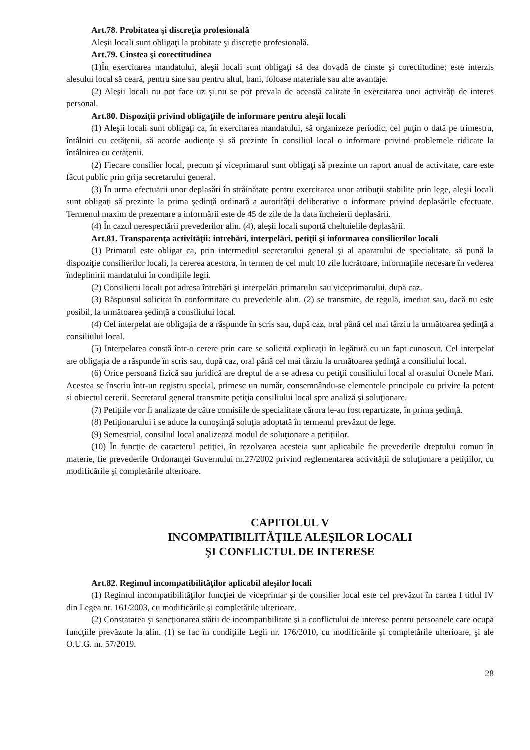Art.78. Probitatea şi discreţia profesională
Aleşii locali sunt obligaţi la probitate şi discreţie profesională.
Art.79. Cinstea şi corectitudinea
(1)În exercitarea mandatului, aleşii locali sunt obligaţi să dea dovadă de cinste şi corectitudine; este interzis alesului local să ceară, pentru sine sau pentru altul, bani, foloase materiale sau alte avantaje.
(2) Aleşii locali nu pot face uz şi nu se pot prevala de această calitate în exercitarea unei activităţi de interes personal.
Art.80. Dispoziţii privind obligaţiile de informare pentru aleşii locali
(1) Aleşii locali sunt obligaţi ca, în exercitarea mandatului, să organizeze periodic, cel puţin o dată pe trimestru, întâlniri cu cetăţenii, să acorde audienţe şi să prezinte în consiliul local o informare privind problemele ridicate la întâlnirea cu cetăţenii.
(2) Fiecare consilier local, precum şi viceprimarul sunt obligaţi să prezinte un raport anual de activitate, care este făcut public prin grija secretarului general.
(3) În urma efectuării unor deplasări în străinătate pentru exercitarea unor atribuţii stabilite prin lege, aleşii locali sunt obligaţi să prezinte la prima şedinţă ordinară a autorităţii deliberative o informare privind deplasările efectuate. Termenul maxim de prezentare a informării este de 45 de zile de la data încheierii deplasării.
(4) În cazul nerespectării prevederilor alin. (4), aleşii locali suportă cheltuielile deplasării.
Art.81. Transparenţa activităţii: intrebări, interpelări, petiţii şi informarea consilierilor locali
(1) Primarul este obligat ca, prin intermediul secretarului general şi al aparatului de specialitate, să pună la dispoziţie consilierilor locali, la cererea acestora, în termen de cel mult 10 zile lucrătoare, informaţiile necesare în vederea îndeplinirii mandatului în condiţiile legii.
(2) Consilierii locali pot adresa întrebări şi interpelări primarului sau viceprimarului, după caz.
(3) Răspunsul solicitat în conformitate cu prevederile alin. (2) se transmite, de regulă, imediat sau, dacă nu este posibil, la următoarea şedinţă a consiliului local.
(4) Cel interpelat are obligaţia de a răspunde în scris sau, după caz, oral până cel mai târziu la următoarea şedinţă a consiliului local.
(5) Interpelarea constă într-o cerere prin care se solicită explicaţii în legătură cu un fapt cunoscut. Cel interpelat are obligaţia de a răspunde în scris sau, după caz, oral până cel mai târziu la următoarea şedinţă a consiliului local.
(6) Orice persoană fizică sau juridică are dreptul de a se adresa cu petiţii consiliului local al orasului Ocnele Mari. Acestea se înscriu într-un registru special, primesc un număr, consemnându-se elementele principale cu privire la petent si obiectul cererii. Secretarul general transmite petiţia consiliului local spre analiză şi soluţionare.
(7) Petiţiile vor fi analizate de către comisiile de specialitate cărora le-au fost repartizate, în prima şedinţă.
(8) Petiţionarului i se aduce la cunoştinţă soluţia adoptată în termenul prevăzut de lege.
(9) Semestrial, consiliul local analizează modul de soluţionare a petiţiilor.
(10) În funcţie de caracterul petiţiei, în rezolvarea acesteia sunt aplicabile fie prevederile dreptului comun în materie, fie prevederile Ordonanţei Guvernului nr.27/2002 privind reglementarea activităţii de soluţionare a petiţiilor, cu modificările şi completările ulterioare.
CAPITOLUL V
INCOMPATIBILITĂŢILE ALEŞILOR LOCALI
ŞI CONFLICTUL DE INTERESE
Art.82. Regimul incompatibilităţilor aplicabil aleşilor locali
(1) Regimul incompatibilităţilor funcţiei de viceprimar şi de consilier local este cel prevăzut în cartea I titlul IV din Legea nr. 161/2003, cu modificările şi completările ulterioare.
(2) Constatarea şi sancţionarea stării de incompatibilitate şi a conflictului de interese pentru persoanele care ocupă funcţiile prevăzute la alin. (1) se fac în condiţiile Legii nr. 176/2010, cu modificările şi completările ulterioare, şi ale O.U.G. nr. 57/2019.
28